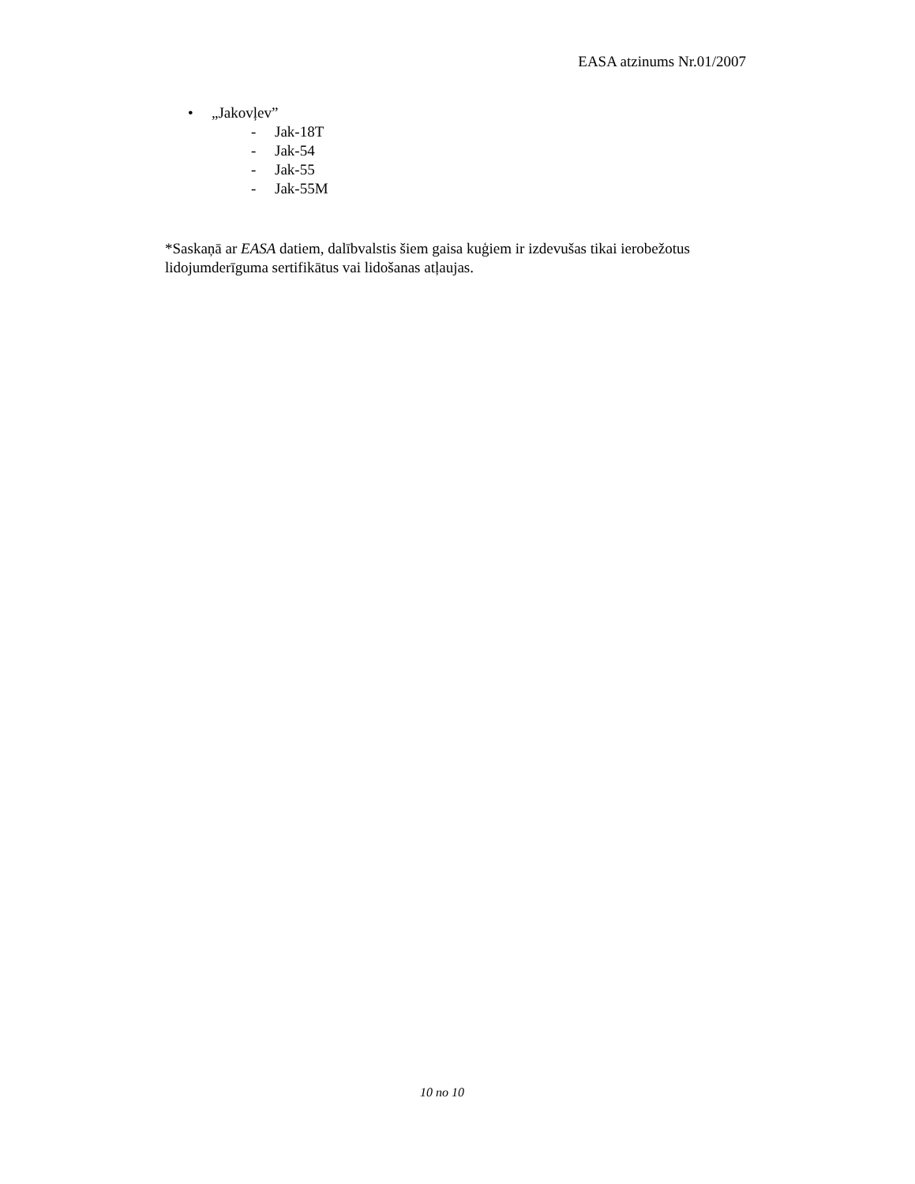EASA atzinums Nr.01/2007
• „Jakovļev”
- Jak-18T
- Jak-54
- Jak-55
- Jak-55M
*Saskaņā ar EASA datiem, dalībvalstis šiem gaisa kuģiem ir izdevušas tikai ierobežotus lidojumderīguma sertifikātus vai lidošanas atļaujas.
10 no 10